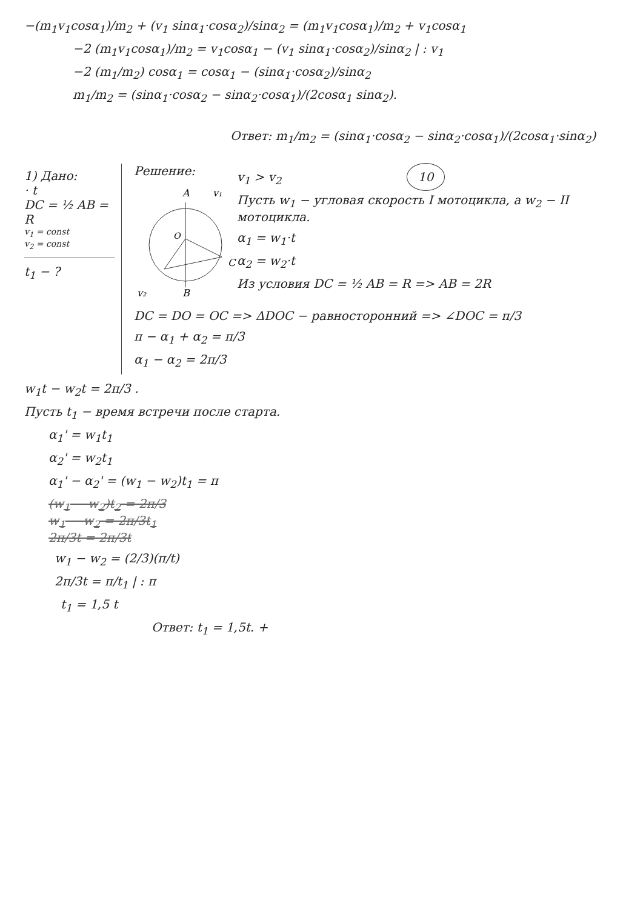−(m<sub>1</sub>v<sub>1</sub>cosα<sub>1</sub>)/m<sub>2</sub> + (v<sub>1</sub> sinα<sub>1</sub>·cosα<sub>2</sub>)/sinα<sub>2</sub> = (m<sub>1</sub>v<sub>1</sub>cosα<sub>1</sub>)/m<sub>2</sub> + v<sub>1</sub>cosα<sub>1</sub>
−2 (m<sub>1</sub>v<sub>1</sub>cosα<sub>1</sub>)/m<sub>2</sub> = v<sub>1</sub>cosα<sub>1</sub> − (v<sub>1</sub> sinα<sub>1</sub>·cosα<sub>2</sub>)/sinα<sub>2</sub> | : v<sub>1</sub>
−2 (m<sub>1</sub>/m<sub>2</sub>) cosα<sub>1</sub> = cosα<sub>1</sub> − (sinα<sub>1</sub>·cosα<sub>2</sub>)/sinα<sub>2</sub>
m<sub>1</sub>/m<sub>2</sub> = (sinα<sub>1</sub>·cosα<sub>2</sub> − sinα<sub>2</sub>·cosα<sub>1</sub>)/(2cosα<sub>1</sub> sinα<sub>2</sub>).
Ответ: m<sub>1</sub>/m<sub>2</sub> = (sinα<sub>1</sub>·cosα<sub>2</sub> − sinα<sub>2</sub>·cosα<sub>1</sub>)/(2cosα<sub>1</sub>·sinα<sub>2</sub>)
1) Дано:
· t
DC = ½ AB = R
v<sub>1</sub> = const
v<sub>2</sub> = const
t<sub>1</sub> − ?
Решение:
A
v₁
O
C
B
v₂
v<sub>1</sub> > v<sub>2</sub> 10
Пусть w<sub>1</sub> − угловая скорость I мотоцикла, а w<sub>2</sub> − II мотоцикла.
α<sub>1</sub> = w<sub>1</sub>·t
α<sub>2</sub> = w<sub>2</sub>·t
Из условия DC = ½ AB = R => AB = 2R
DC = DO = OC => ΔDOC − равносторонний => ∠DOC = π/3
π − α<sub>1</sub> + α<sub>2</sub> = π/3
α<sub>1</sub> − α<sub>2</sub> = 2π/3
w<sub>1</sub>t − w<sub>2</sub>t = 2π/3 .
Пусть t<sub>1</sub> − время встречи после старта.
α<sub>1</sub>' = w<sub>1</sub>t<sub>1</sub>
α<sub>2</sub>' = w<sub>2</sub>t<sub>1</sub>
α<sub>1</sub>' − α<sub>2</sub>' = (w<sub>1</sub> − w<sub>2</sub>)t<sub>1</sub> = π
(w<sub>1</sub> − w<sub>2</sub>)t<sub>2</sub> = 2π/3
w<sub>1</sub> − w<sub>2</sub> = 2π/3t<sub>1</sub>
2π/3t = 2π/3t
w<sub>1</sub> − w<sub>2</sub> = (2/3)(π/t)
2π/3t = π/t<sub>1</sub> | : π
t<sub>1</sub> = 1,5 t
Ответ: t<sub>1</sub> = 1,5t. +